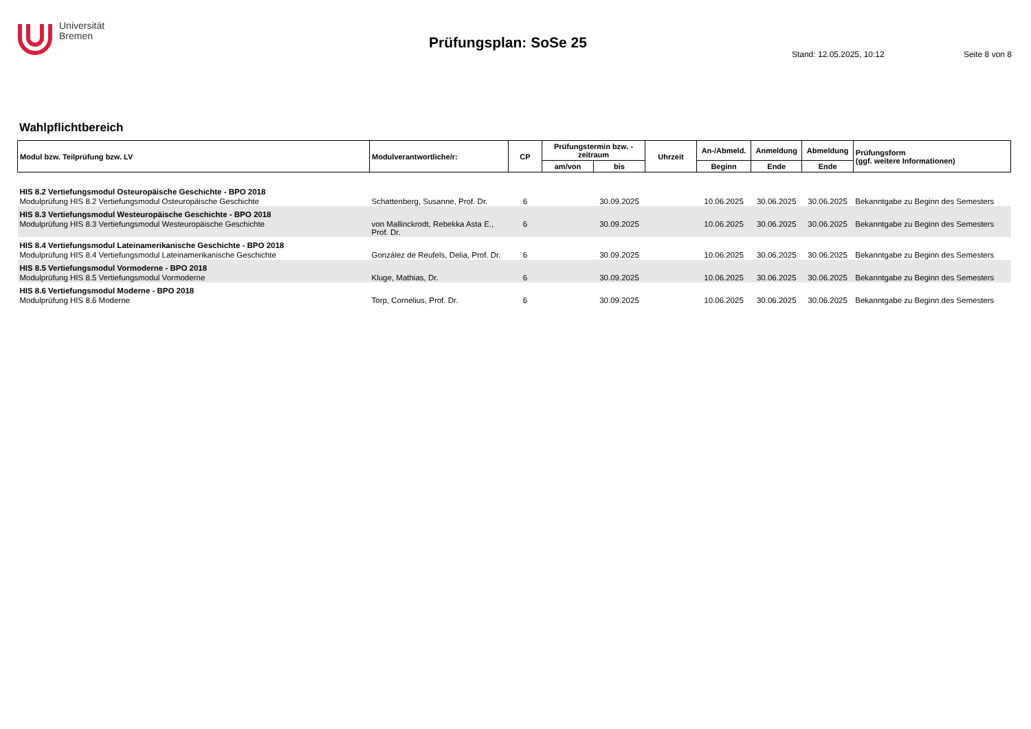Universität
Bremen
Prüfungsplan: SoSe 25
Stand: 12.05.2025, 10:12 Seite 8 von 8
Wahlpflichtbereich
| Modul bzw. Teilprüfung bzw. LV | Modulverantwortliche/r: | CP | Prüfungstermin bzw. -zeitraum | | Uhrzeit | An-/Abmeld. | Anmeldung | Abmeldung | Prüfungsform (ggf. weitere Informationen) |
| --- | --- | --- | --- | --- | --- | --- | --- | --- | --- |
| | | | am/von | bis | | Beginn | Ende | Ende | |
| HIS 8.2 Vertiefungsmodul Osteuropäische Geschichte - BPO 2018 | | | | | | | | | |
| Modulprüfung HIS 8.2 Vertiefungsmodul Osteuropäische Geschichte | Schattenberg, Susanne, Prof. Dr. | 6 | | 30.09.2025 | | 10.06.2025 | 30.06.2025 | 30.06.2025 | Bekanntgabe zu Beginn des Semesters |
| HIS 8.3 Vertiefungsmodul Westeuropäische Geschichte - BPO 2018 | | | | | | | | | |
| Modulprüfung HIS 8.3 Vertiefungsmodul Westeuropäische Geschichte | von Mallinckrodt, Rebekka Asta E., Prof. Dr. | 6 | | 30.09.2025 | | 10.06.2025 | 30.06.2025 | 30.06.2025 | Bekanntgabe zu Beginn des Semesters |
| HIS 8.4 Vertiefungsmodul Lateinamerikanische Geschichte - BPO 2018 | | | | | | | | | |
| Modulprüfung HIS 8.4 Vertiefungsmodul Lateinamerikanische Geschichte | González de Reufels, Delia, Prof. Dr. | 6 | | 30.09.2025 | | 10.06.2025 | 30.06.2025 | 30.06.2025 | Bekanntgabe zu Beginn des Semesters |
| HIS 8.5 Vertiefungsmodul Vormoderne - BPO 2018 | | | | | | | | | |
| Modulprüfung HIS 8.5 Vertiefungsmodul Vormoderne | Kluge, Mathias, Dr. | 6 | | 30.09.2025 | | 10.06.2025 | 30.06.2025 | 30.06.2025 | Bekanntgabe zu Beginn des Semesters |
| HIS 8.6 Vertiefungsmodul Moderne - BPO 2018 | | | | | | | | | |
| Modulprüfung HIS 8.6 Moderne | Torp, Cornelius, Prof. Dr. | 6 | | 30.09.2025 | | 10.06.2025 | 30.06.2025 | 30.06.2025 | Bekanntgabe zu Beginn des Semesters |